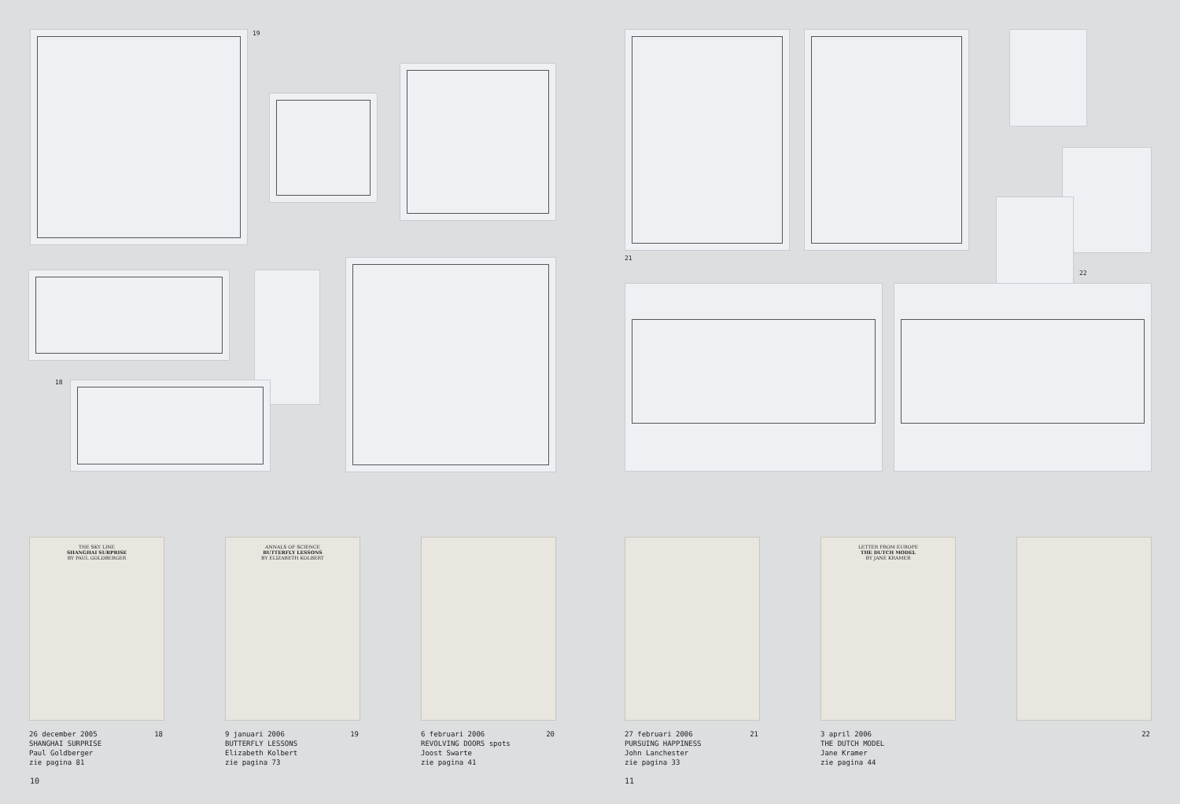19
18
21
22
THE SKY LINE
SHANGHAI SURPRISE
BY PAUL GOLDBERGER
ANNALS OF SCIENCE
BUTTERFLY LESSONS
BY ELIZABETH KOLBERT
LETTER FROM EUROPE
THE DUTCH MODEL
BY JANE KRAMER
26 december 2005
SHANGHAI SURPRISE
Paul Goldberger
zie pagina 81
18
9 januari 2006
BUTTERFLY LESSONS
Elizabeth Kolbert
zie pagina 73
19
6 februari 2006
REVOLVING DOORS spots
Joost Swarte
zie pagina 41
20
27 februari 2006
PURSUING HAPPINESS
John Lanchester
zie pagina 33
21
3 april 2006
THE DUTCH MODEL
Jane Kramer
zie pagina 44
22
10 11